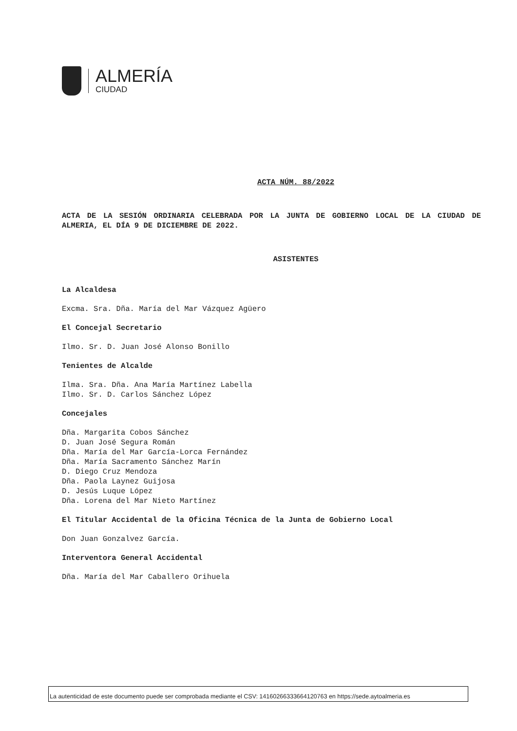ALMERÍA
CIUDAD
ACTA NÚM. 88/2022
ACTA DE LA SESIÓN ORDINARIA CELEBRADA POR LA JUNTA DE GOBIERNO LOCAL DE LA CIUDAD DE ALMERIA, EL DÍA 9 DE DICIEMBRE DE 2022.
ASISTENTES
La Alcaldesa
Excma. Sra. Dña. María del Mar Vázquez Agüero
El Concejal Secretario
Ilmo. Sr. D. Juan José Alonso Bonillo
Tenientes de Alcalde
Ilma. Sra. Dña. Ana María Martínez Labella
Ilmo. Sr. D. Carlos Sánchez López
Concejales
Dña. Margarita Cobos Sánchez
D. Juan José Segura Román
Dña. María del Mar García-Lorca Fernández
Dña. María Sacramento Sánchez Marín
D. Diego Cruz Mendoza
Dña. Paola Laynez Guijosa
D. Jesús Luque López
Dña. Lorena del Mar Nieto Martínez
El Titular Accidental de la Oficina Técnica de la Junta de Gobierno Local
Don Juan Gonzalvez García.
Interventora General Accidental
Dña. María del Mar Caballero Orihuela
La autenticidad de este documento puede ser comprobada mediante el CSV: 14160266333664120763 en https://sede.aytoalmeria.es